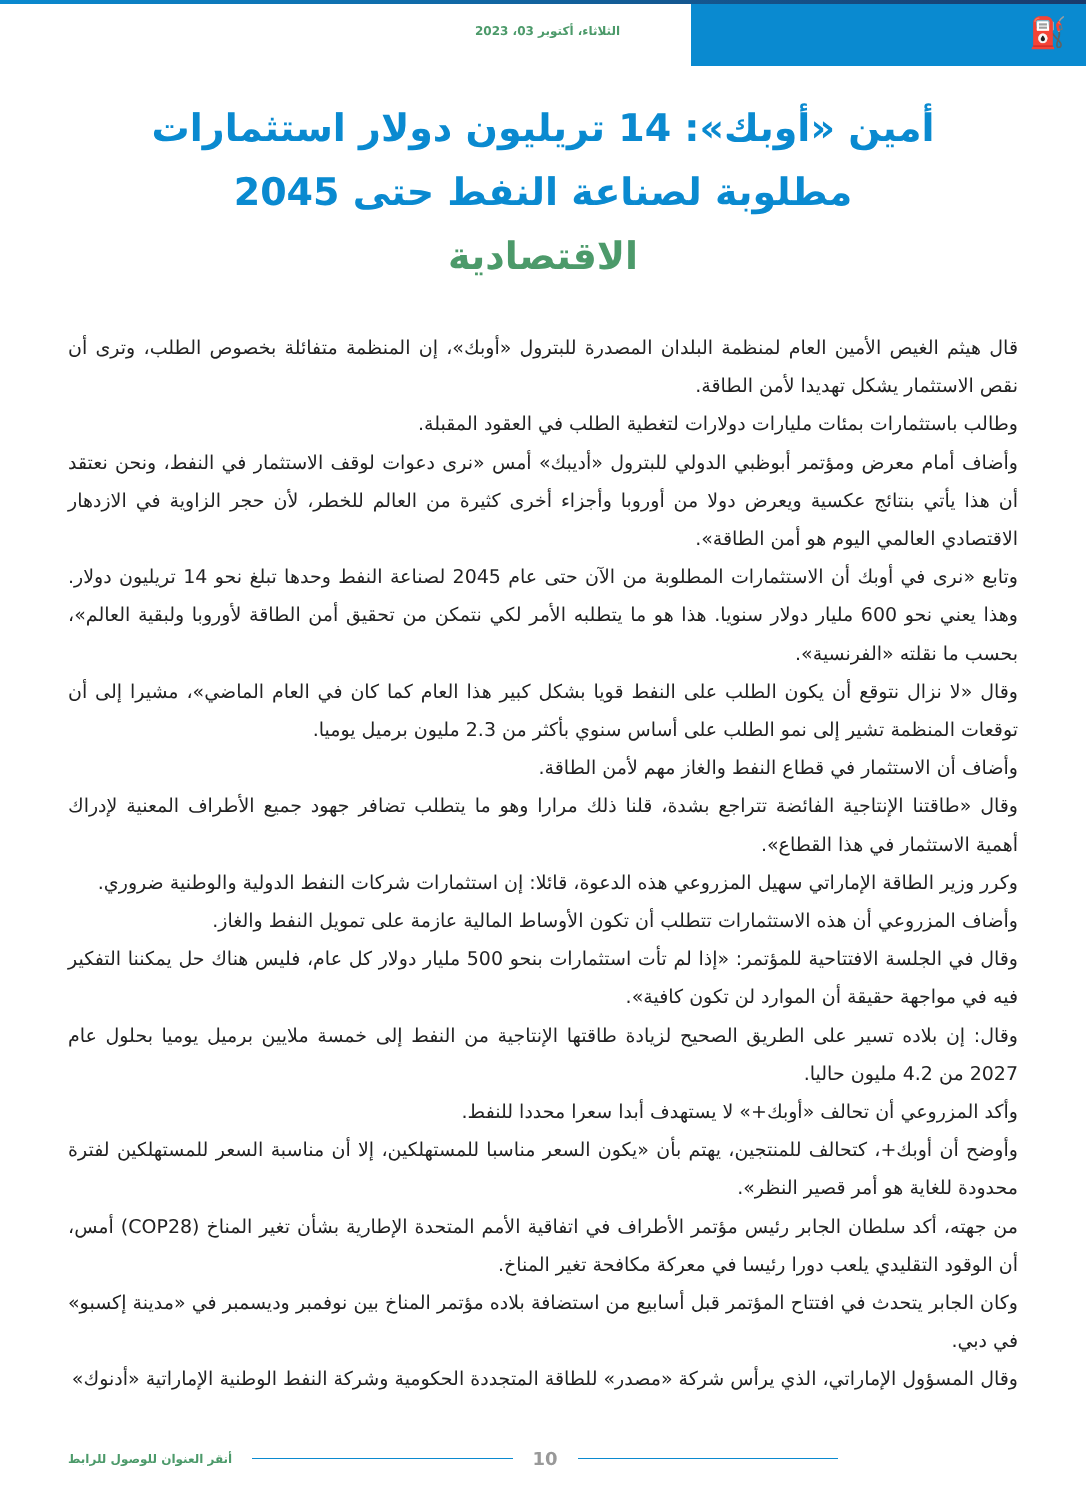⛽
الثلاثاء، أكتوبر 03، 2023
أمين «أوبك»: 14 تريليون دولار استثمارات مطلوبة لصناعة النفط حتى 2045
الاقتصادية
قال هيثم الغيص الأمين العام لمنظمة البلدان المصدرة للبترول «أوبك»، إن المنظمة متفائلة بخصوص الطلب، وترى أن نقص الاستثمار يشكل تهديدا لأمن الطاقة.
وطالب باستثمارات بمئات مليارات دولارات لتغطية الطلب في العقود المقبلة.
وأضاف أمام معرض ومؤتمر أبوظبي الدولي للبترول «أديبك» أمس «نرى دعوات لوقف الاستثمار في النفط، ونحن نعتقد أن هذا يأتي بنتائج عكسية ويعرض دولا من أوروبا وأجزاء أخرى كثيرة من العالم للخطر، لأن حجر الزاوية في الازدهار الاقتصادي العالمي اليوم هو أمن الطاقة».
وتابع «نرى في أوبك أن الاستثمارات المطلوبة من الآن حتى عام 2045 لصناعة النفط وحدها تبلغ نحو 14 تريليون دولار. وهذا يعني نحو 600 مليار دولار سنويا. هذا هو ما يتطلبه الأمر لكي نتمكن من تحقيق أمن الطاقة لأوروبا ولبقية العالم»، بحسب ما نقلته «الفرنسية».
وقال «لا نزال نتوقع أن يكون الطلب على النفط قويا بشكل كبير هذا العام كما كان في العام الماضي»، مشيرا إلى أن توقعات المنظمة تشير إلى نمو الطلب على أساس سنوي بأكثر من 2.3 مليون برميل يوميا.
وأضاف أن الاستثمار في قطاع النفط والغاز مهم لأمن الطاقة.
وقال «طاقتنا الإنتاجية الفائضة تتراجع بشدة، قلنا ذلك مرارا وهو ما يتطلب تضافر جهود جميع الأطراف المعنية لإدراك أهمية الاستثمار في هذا القطاع».
وكرر وزير الطاقة الإماراتي سهيل المزروعي هذه الدعوة، قائلا: إن استثمارات شركات النفط الدولية والوطنية ضروري.
وأضاف المزروعي أن هذه الاستثمارات تتطلب أن تكون الأوساط المالية عازمة على تمويل النفط والغاز.
وقال في الجلسة الافتتاحية للمؤتمر: «إذا لم تأت استثمارات بنحو 500 مليار دولار كل عام، فليس هناك حل يمكننا التفكير فيه في مواجهة حقيقة أن الموارد لن تكون كافية».
وقال: إن بلاده تسير على الطريق الصحيح لزيادة طاقتها الإنتاجية من النفط إلى خمسة ملايين برميل يوميا بحلول عام 2027 من 4.2 مليون حاليا.
وأكد المزروعي أن تحالف «أوبك+» لا يستهدف أبدا سعرا محددا للنفط.
وأوضح أن أوبك+، كتحالف للمنتجين، يهتم بأن «يكون السعر مناسبا للمستهلكين، إلا أن مناسبة السعر للمستهلكين لفترة محدودة للغاية هو أمر قصير النظر».
من جهته، أكد سلطان الجابر رئيس مؤتمر الأطراف في اتفاقية الأمم المتحدة الإطارية بشأن تغير المناخ (COP28) أمس، أن الوقود التقليدي يلعب دورا رئيسا في معركة مكافحة تغير المناخ.
وكان الجابر يتحدث في افتتاح المؤتمر قبل أسابيع من استضافة بلاده مؤتمر المناخ بين نوفمبر وديسمبر في «مدينة إكسبو» في دبي.
وقال المسؤول الإماراتي، الذي يرأس شركة «مصدر» للطاقة المتجددة الحكومية وشركة النفط الوطنية الإماراتية «أدنوك»
أنقر العنوان للوصول للرابط 10